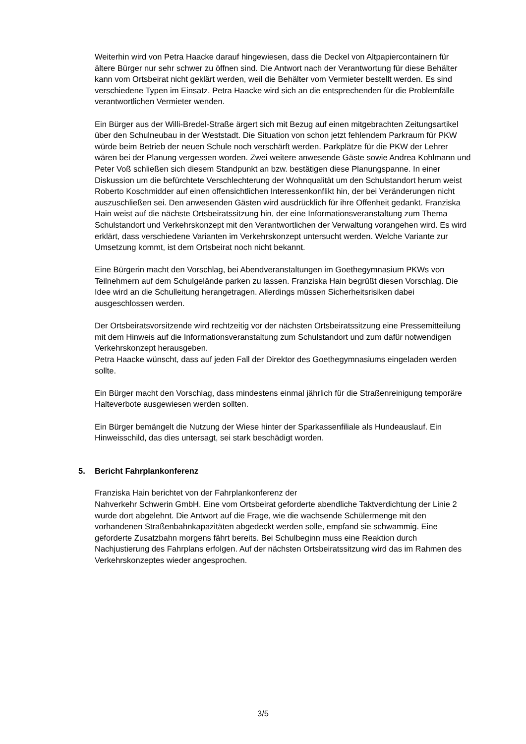Weiterhin wird von Petra Haacke darauf hingewiesen, dass die Deckel von Altpapiercontainern für ältere Bürger nur sehr schwer zu öffnen sind. Die Antwort nach der Verantwortung für diese Behälter kann vom Ortsbeirat nicht geklärt werden, weil die Behälter vom Vermieter bestellt werden. Es sind verschiedene Typen im Einsatz. Petra Haacke wird sich an die entsprechenden für die Problemfälle verantwortlichen Vermieter wenden.
Ein Bürger aus der Willi-Bredel-Straße ärgert sich mit Bezug auf einen mitgebrachten Zeitungsartikel über den Schulneubau in der Weststadt. Die Situation von schon jetzt fehlendem Parkraum für PKW würde beim Betrieb der neuen Schule noch verschärft werden. Parkplätze für die PKW der Lehrer wären bei der Planung vergessen worden. Zwei weitere anwesende Gäste sowie Andrea Kohlmann und Peter Voß schließen sich diesem Standpunkt an bzw. bestätigen diese Planungspanne. In einer Diskussion um die befürchtete Verschlechterung der Wohnqualität um den Schulstandort herum weist Roberto Koschmidder auf einen offensichtlichen Interessenkonflikt hin, der bei Veränderungen nicht auszuschließen sei. Den anwesenden Gästen wird ausdrücklich für ihre Offenheit gedankt. Franziska Hain weist auf die nächste Ortsbeiratssitzung hin, der eine Informationsveranstaltung zum Thema Schulstandort und Verkehrskonzept mit den Verantwortlichen der Verwaltung vorangehen wird. Es wird erklärt, dass verschiedene Varianten im Verkehrskonzept untersucht werden. Welche Variante zur Umsetzung kommt, ist dem Ortsbeirat noch nicht bekannt.
Eine Bürgerin macht den Vorschlag, bei Abendveranstaltungen im Goethegymnasium PKWs von Teilnehmern auf dem Schulgelände parken zu lassen. Franziska Hain begrüßt diesen Vorschlag. Die Idee wird an die Schulleitung herangetragen. Allerdings müssen Sicherheitsrisiken dabei ausgeschlossen werden.
Der Ortsbeiratsvorsitzende wird rechtzeitig vor der nächsten Ortsbeiratssitzung eine Pressemitteilung mit dem Hinweis auf die Informationsveranstaltung zum Schulstandort und zum dafür notwendigen Verkehrskonzept herausgeben.
Petra Haacke wünscht, dass auf jeden Fall der Direktor des Goethegymnasiums eingeladen werden sollte.
Ein Bürger macht den Vorschlag, dass mindestens einmal jährlich für die Straßenreinigung temporäre Halteverbote ausgewiesen werden sollten.
Ein Bürger bemängelt die Nutzung der Wiese hinter der Sparkassenfiliale als Hundeauslauf. Ein Hinweisschild, das dies untersagt, sei stark beschädigt worden.
5. Bericht Fahrplankonferenz
Franziska Hain berichtet von der Fahrplankonferenz der
Nahverkehr Schwerin GmbH. Eine vom Ortsbeirat geforderte abendliche Taktverdichtung der Linie 2 wurde dort abgelehnt. Die Antwort auf die Frage, wie die wachsende Schülermenge mit den vorhandenen Straßenbahnkapazitäten abgedeckt werden solle, empfand sie schwammig. Eine geforderte Zusatzbahn morgens fährt bereits. Bei Schulbeginn muss eine Reaktion durch Nachjustierung des Fahrplans erfolgen. Auf der nächsten Ortsbeiratssitzung wird das im Rahmen des Verkehrskonzeptes wieder angesprochen.
3/5